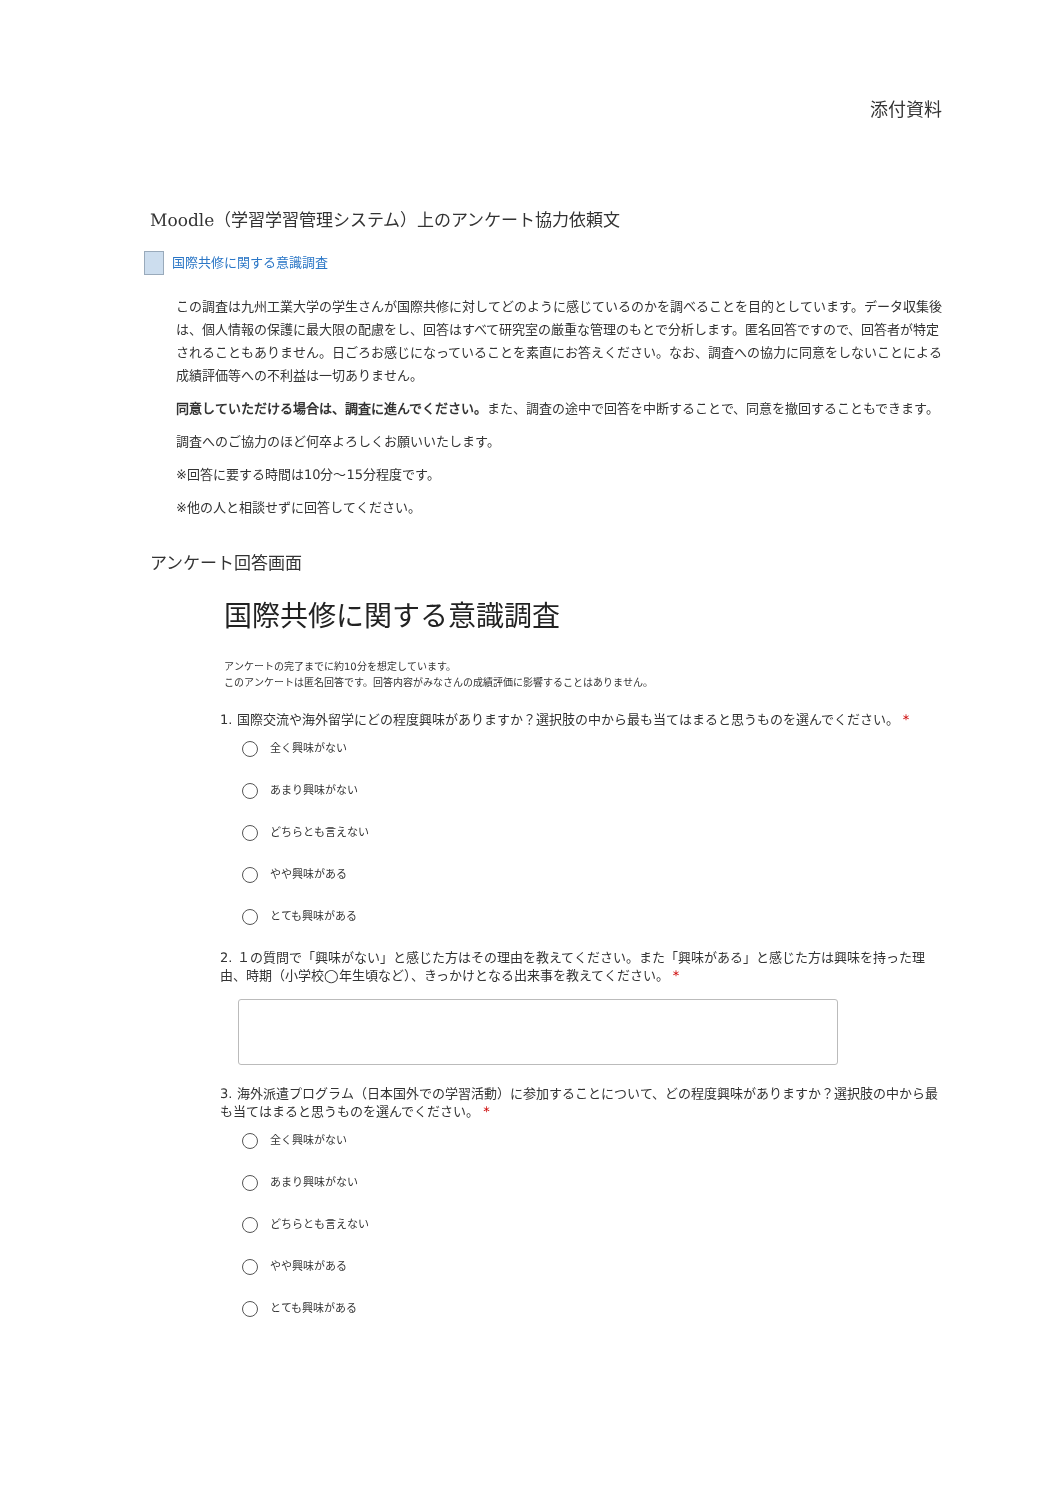添付資料
Moodle（学習学習管理システム）上のアンケート協力依頼文
国際共修に関する意識調査
この調査は九州工業大学の学生さんが国際共修に対してどのように感じているのかを調べることを目的としています。データ収集後は、個人情報の保護に最大限の配慮をし、回答はすべて研究室の厳重な管理のもとで分析します。匿名回答ですので、回答者が特定されることもありません。日ごろお感じになっていることを素直にお答えください。なお、調査への協力に同意をしないことによる成績評価等への不利益は一切ありません。
同意していただける場合は、調査に進んでください。また、調査の途中で回答を中断することで、同意を撤回することもできます。
調査へのご協力のほど何卒よろしくお願いいたします。
※回答に要する時間は10分～15分程度です。
※他の人と相談せずに回答してください。
アンケート回答画面
国際共修に関する意識調査
アンケートの完了までに約10分を想定しています。
このアンケートは匿名回答です。回答内容がみなさんの成績評価に影響することはありません。
1. 国際交流や海外留学にどの程度興味がありますか？選択肢の中から最も当てはまると思うものを選んでください。 *
全く興味がない
あまり興味がない
どちらとも言えない
やや興味がある
とても興味がある
2. １の質問で「興味がない」と感じた方はその理由を教えてください。また「興味がある」と感じた方は興味を持った理由、時期（小学校◯年生頃など）、きっかけとなる出来事を教えてください。 *
3. 海外派遣プログラム（日本国外での学習活動）に参加することについて、どの程度興味がありますか？選択肢の中から最も当てはまると思うものを選んでください。 *
全く興味がない
あまり興味がない
どちらとも言えない
やや興味がある
とても興味がある